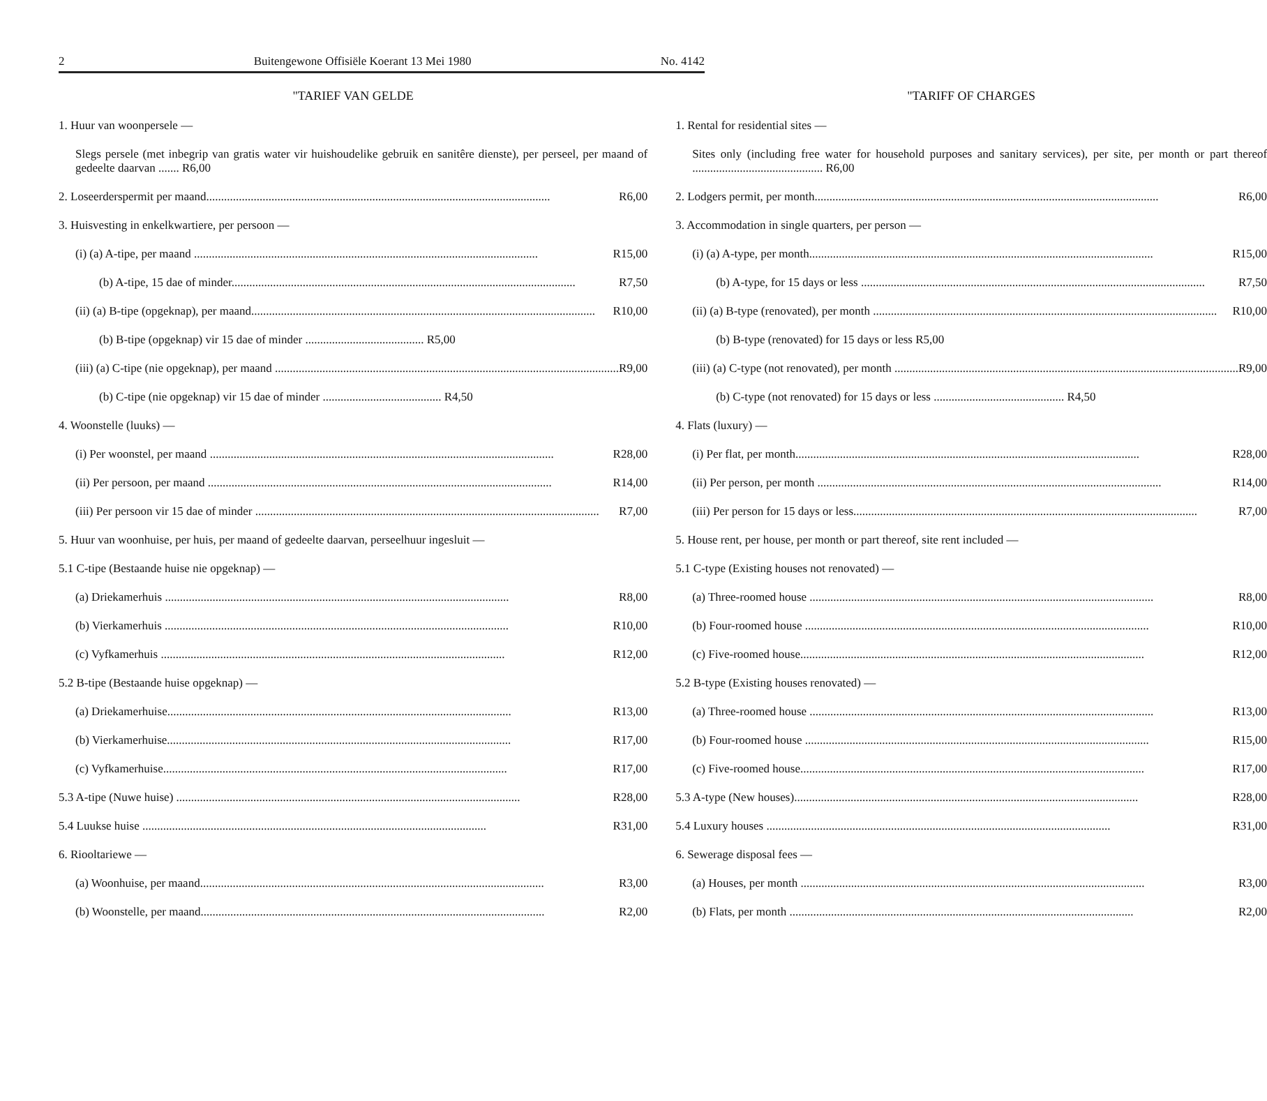2 Buitengewone Offisiële Koerant 13 Mei 1980 No. 4142
"TARIEF VAN GELDE
1. Huur van woonpersele —
Slegs persele (met inbegrip van gratis water vir huishoudelike gebruik en sanitêre dienste), per perseel, per maand of gedeelte daarvan ....... R6,00
2. Loseerderspermit per maand R6,00
3. Huisvesting in enkelkwartiere, per persoon —
(i) (a) A-tipe, per maand R15,00
(b) A-tipe, 15 dae of minder R7,50
(ii) (a) B-tipe (opgeknap), per maand R10,00
(b) B-tipe (opgeknap) vir 15 dae of minder ........................................ R5,00
(iii) (a) C-tipe (nie opgeknap), per maand R9,00
(b) C-tipe (nie opgeknap) vir 15 dae of minder ........................................ R4,50
4. Woonstelle (luuks) —
(i) Per woonstel, per maand R28,00
(ii) Per persoon, per maand R14,00
(iii) Per persoon vir 15 dae of minder R7,00
5. Huur van woonhuise, per huis, per maand of gedeelte daarvan, perseelhuur ingesluit —
5.1 C-tipe (Bestaande huise nie opgeknap) —
(a) Driekamerhuis R8,00
(b) Vierkamerhuis R10,00
(c) Vyfkamerhuis R12,00
5.2 B-tipe (Bestaande huise opgeknap) —
(a) Driekamerhuise R13,00
(b) Vierkamerhuise R17,00
(c) Vyfkamerhuise R17,00
5.3 A-tipe (Nuwe huise) R28,00
5.4 Luukse huise R31,00
6. Riooltariewe —
(a) Woonhuise, per maand R3,00
(b) Woonstelle, per maand R2,00
"TARIFF OF CHARGES
1. Rental for residential sites —
Sites only (including free water for household purposes and sanitary services), per site, per month or part thereof ............................................ R6,00
2. Lodgers permit, per month R6,00
3. Accommodation in single quarters, per person —
(i) (a) A-type, per month R15,00
(b) A-type, for 15 days or less R7,50
(ii) (a) B-type (renovated), per month R10,00
(b) B-type (renovated) for 15 days or less R5,00
(iii) (a) C-type (not renovated), per month R9,00
(b) C-type (not renovated) for 15 days or less ............................................ R4,50
4. Flats (luxury) —
(i) Per flat, per month R28,00
(ii) Per person, per month R14,00
(iii) Per person for 15 days or less R7,00
5. House rent, per house, per month or part thereof, site rent included —
5.1 C-type (Existing houses not renovated) —
(a) Three-roomed house R8,00
(b) Four-roomed house R10,00
(c) Five-roomed house R12,00
5.2 B-type (Existing houses renovated) —
(a) Three-roomed house R13,00
(b) Four-roomed house R15,00
(c) Five-roomed house R17,00
5.3 A-type (New houses) R28,00
5.4 Luxury houses R31,00
6. Sewerage disposal fees —
(a) Houses, per month R3,00
(b) Flats, per month R2,00